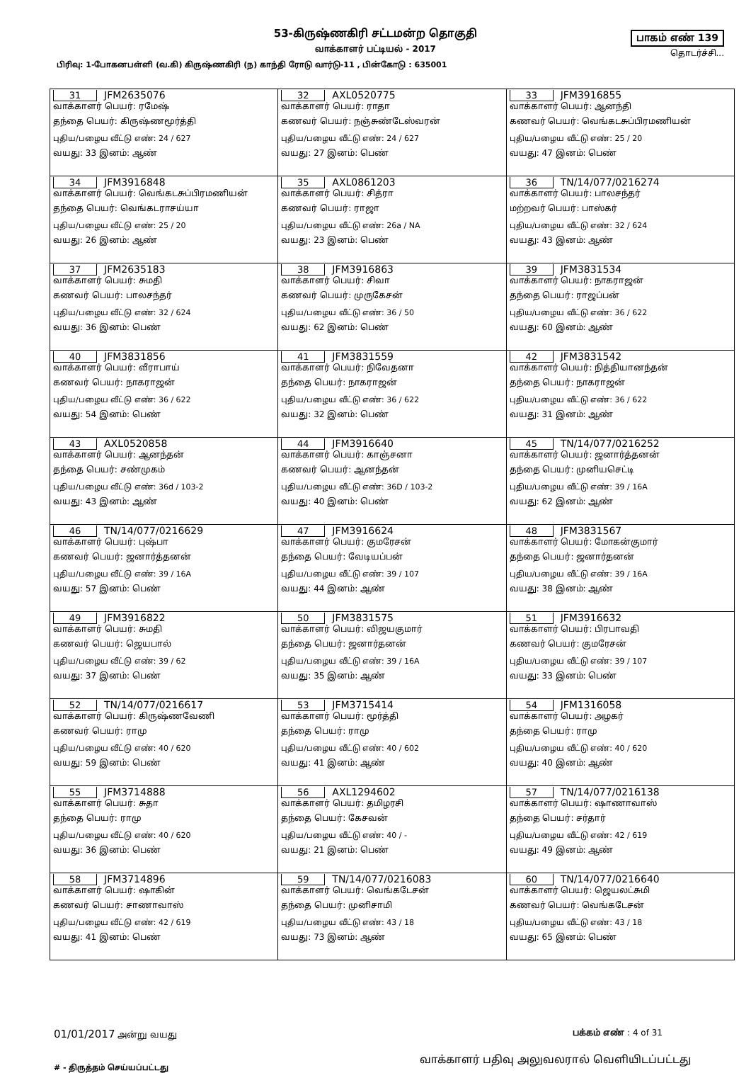53-கிருஷ்ணகிரி சட்டமன்ற தொகுதி
வாக்காளர் பட்டியல் - 2017
பாகம் எண் 139
தொடர்ச்சி...
பிரிவு: 1-போகனபள்ளி (வ.கி) கிருஷ்ணகிரி (ந) காந்தி ரோடு வார்டு-11 , பின்கோடு : 635001
| 31 JFM2635076 வாக்காளர் பெயர்: ரமேஷ் தந்தை பெயர்: கிருஷ்ணமூர்த்தி புதிய/பழைய வீட்டு எண்: 24 / 627 வயது: 33 இனம்: ஆண் | 32 AXL0520775 வாக்காளர் பெயர்: ராதா கணவர் பெயர்: நஞ்சுண்டேஸ்வரன் புதிய/பழைய வீட்டு எண்: 24 / 627 வயது: 27 இனம்: பெண் | 33 JFM3916855 வாக்காளர் பெயர்: ஆனந்தி கணவர் பெயர்: வெங்கடசுப்பிரமணியன் புதிய/பழைய வீட்டு எண்: 25 / 20 வயது: 47 இனம்: பெண் |
| 34 JFM3916848 வாக்காளர் பெயர்: வெங்கடசுப்பிரமணியன் தந்தை பெயர்: வெங்கடராசய்யா புதிய/பழைய வீட்டு எண்: 25 / 20 வயது: 26 இனம்: ஆண் | 35 AXL0861203 வாக்காளர் பெயர்: சித்ரா கணவர் பெயர்: ராஜா புதிய/பழைய வீட்டு எண்: 26a / NA வயது: 23 இனம்: பெண் | 36 TN/14/077/0216274 வாக்காளர் பெயர்: பாலசந்தர் மற்றவர் பெயர்: பாஸ்கர் புதிய/பழைய வீட்டு எண்: 32 / 624 வயது: 43 இனம்: ஆண் |
| 37 JFM2635183 வாக்காளர் பெயர்: சுமதி கணவர் பெயர்: பாலசந்தர் புதிய/பழைய வீட்டு எண்: 32 / 624 வயது: 36 இனம்: பெண் | 38 JFM3916863 வாக்காளர் பெயர்: சிவா கணவர் பெயர்: முருகேசன் புதிய/பழைய வீட்டு எண்: 36 / 50 வயது: 62 இனம்: பெண் | 39 JFM3831534 வாக்காளர் பெயர்: நாகராஜன் தந்தை பெயர்: ராஜப்பன் புதிய/பழைய வீட்டு எண்: 36 / 622 வயது: 60 இனம்: ஆண் |
| 40 JFM3831856 வாக்காளர் பெயர்: வீராபாய் கணவர் பெயர்: நாகராஜன் புதிய/பழைய வீட்டு எண்: 36 / 622 வயது: 54 இனம்: பெண் | 41 JFM3831559 வாக்காளர் பெயர்: நிவேதனா தந்தை பெயர்: நாகராஜன் புதிய/பழைய வீட்டு எண்: 36 / 622 வயது: 32 இனம்: பெண் | 42 JFM3831542 வாக்காளர் பெயர்: நித்தியானந்தன் தந்தை பெயர்: நாகராஜன் புதிய/பழைய வீட்டு எண்: 36 / 622 வயது: 31 இனம்: ஆண் |
| 43 AXL0520858 வாக்காளர் பெயர்: ஆனந்தன் தந்தை பெயர்: சண்முகம் புதிய/பழைய வீட்டு எண்: 36d / 103-2 வயது: 43 இனம்: ஆண் | 44 JFM3916640 வாக்காளர் பெயர்: காஞ்சனா கணவர் பெயர்: ஆனந்தன் புதிய/பழைய வீட்டு எண்: 36D / 103-2 வயது: 40 இனம்: பெண் | 45 TN/14/077/0216252 வாக்காளர் பெயர்: ஜனார்த்தனன் தந்தை பெயர்: முனியசெட்டி புதிய/பழைய வீட்டு எண்: 39 / 16A வயது: 62 இனம்: ஆண் |
| 46 TN/14/077/0216629 வாக்காளர் பெயர்: புஷ்பா கணவர் பெயர்: ஜனார்த்தனன் புதிய/பழைய வீட்டு எண்: 39 / 16A வயது: 57 இனம்: பெண் | 47 JFM3916624 வாக்காளர் பெயர்: குமரேசன் தந்தை பெயர்: வேடியப்பன் புதிய/பழைய வீட்டு எண்: 39 / 107 வயது: 44 இனம்: ஆண் | 48 JFM3831567 வாக்காளர் பெயர்: மோகன்குமார் தந்தை பெயர்: ஜனார்தனன் புதிய/பழைய வீட்டு எண்: 39 / 16A வயது: 38 இனம்: ஆண் |
| 49 JFM3916822 வாக்காளர் பெயர்: சுமதி கணவர் பெயர்: ஜெயபால் புதிய/பழைய வீட்டு எண்: 39 / 62 வயது: 37 இனம்: பெண் | 50 JFM3831575 வாக்காளர் பெயர்: விஜயகுமார் தந்தை பெயர்: ஜனார்தனன் புதிய/பழைய வீட்டு எண்: 39 / 16A வயது: 35 இனம்: ஆண் | 51 JFM3916632 வாக்காளர் பெயர்: பிரபாவதி கணவர் பெயர்: குமரேசன் புதிய/பழைய வீட்டு எண்: 39 / 107 வயது: 33 இனம்: பெண் |
| 52 TN/14/077/0216617 வாக்காளர் பெயர்: கிருஷ்ணவேணி கணவர் பெயர்: ராமு புதிய/பழைய வீட்டு எண்: 40 / 620 வயது: 59 இனம்: பெண் | 53 JFM3715414 வாக்காளர் பெயர்: மூர்த்தி தந்தை பெயர்: ராமு புதிய/பழைய வீட்டு எண்: 40 / 602 வயது: 41 இனம்: ஆண் | 54 JFM1316058 வாக்காளர் பெயர்: அழகர் தந்தை பெயர்: ராமு புதிய/பழைய வீட்டு எண்: 40 / 620 வயது: 40 இனம்: ஆண் |
| 55 JFM3714888 வாக்காளர் பெயர்: சுதா தந்தை பெயர்: ராமு புதிய/பழைய வீட்டு எண்: 40 / 620 வயது: 36 இனம்: பெண் | 56 AXL1294602 வாக்காளர் பெயர்: தமிழரசி தந்தை பெயர்: கேசவன் புதிய/பழைய வீட்டு எண்: 40 / - வயது: 21 இனம்: பெண் | 57 TN/14/077/0216138 வாக்காளர் பெயர்: ஷாணாவாஸ் தந்தை பெயர்: சர்தார் புதிய/பழைய வீட்டு எண்: 42 / 619 வயது: 49 இனம்: ஆண் |
| 58 JFM3714896 வாக்காளர் பெயர்: ஷாகின் கணவர் பெயர்: சாணாவாஸ் புதிய/பழைய வீட்டு எண்: 42 / 619 வயது: 41 இனம்: பெண் | 59 TN/14/077/0216083 வாக்காளர் பெயர்: வெங்கடேசன் தந்தை பெயர்: முனிசாமி புதிய/பழைய வீட்டு எண்: 43 / 18 வயது: 73 இனம்: ஆண் | 60 TN/14/077/0216640 வாக்காளர் பெயர்: ஜெயலட்சுமி கணவர் பெயர்: வெங்கடேசன் புதிய/பழைய வீட்டு எண்: 43 / 18 வயது: 65 இனம்: பெண் |
01/01/2017 அன்று வயது பக்கம் எண் : 4 of 31
‌# - திருத்தம் செய்யப்பட்டது வாக்காளர் பதிவு அலுவலரால் வெளியிடப்பட்டது